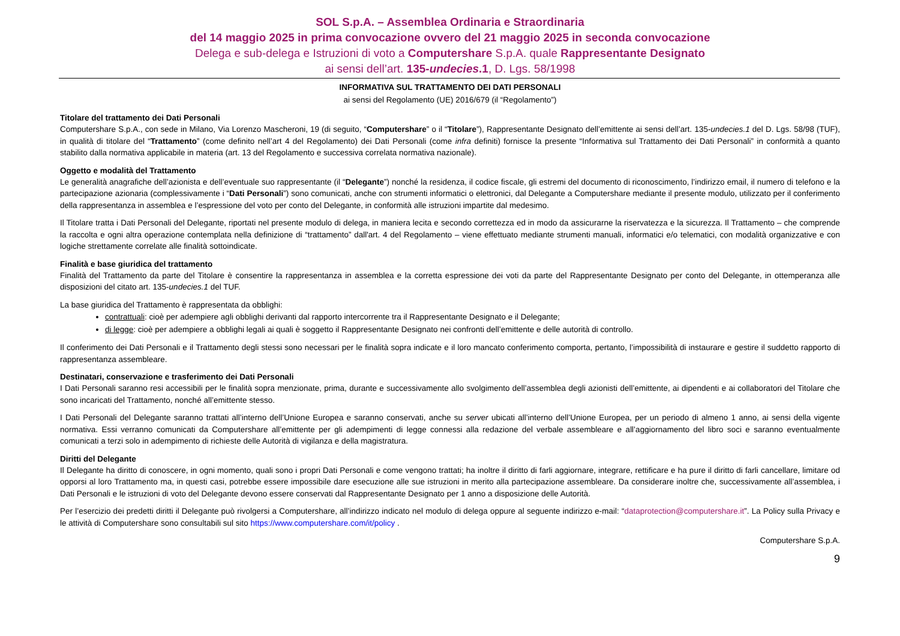SOL S.p.A. – Assemblea Ordinaria e Straordinaria
del 14 maggio 2025 in prima convocazione ovvero del 21 maggio 2025 in seconda convocazione
Delega e sub-delega e Istruzioni di voto a Computershare S.p.A. quale Rappresentante Designato
ai sensi dell’art. 135-undecies.1, D. Lgs. 58/1998
INFORMATIVA SUL TRATTAMENTO DEI DATI PERSONALI
ai sensi del Regolamento (UE) 2016/679 (il “Regolamento”)
Titolare del trattamento dei Dati Personali
Computershare S.p.A., con sede in Milano, Via Lorenzo Mascheroni, 19 (di seguito, “Computershare” o il “Titolare”), Rappresentante Designato dell’emittente ai sensi dell’art. 135-undecies.1 del D. Lgs. 58/98 (TUF), in qualità di titolare del “Trattamento” (come definito nell’art 4 del Regolamento) dei Dati Personali (come infra definiti) fornisce la presente “Informativa sul Trattamento dei Dati Personali” in conformità a quanto stabilito dalla normativa applicabile in materia (art. 13 del Regolamento e successiva correlata normativa nazionale).
Oggetto e modalità del Trattamento
Le generalità anagrafiche dell’azionista e dell’eventuale suo rappresentante (il “Delegante”) nonché la residenza, il codice fiscale, gli estremi del documento di riconoscimento, l’indirizzo email, il numero di telefono e la partecipazione azionaria (complessivamente i “Dati Personali”) sono comunicati, anche con strumenti informatici o elettronici, dal Delegante a Computershare mediante il presente modulo, utilizzato per il conferimento della rappresentanza in assemblea e l’espressione del voto per conto del Delegante, in conformità alle istruzioni impartite dal medesimo.
Il Titolare tratta i Dati Personali del Delegante, riportati nel presente modulo di delega, in maniera lecita e secondo correttezza ed in modo da assicurarne la riservatezza e la sicurezza. Il Trattamento – che comprende la raccolta e ogni altra operazione contemplata nella definizione di “trattamento” dall'art. 4 del Regolamento – viene effettuato mediante strumenti manuali, informatici e/o telematici, con modalità organizzative e con logiche strettamente correlate alle finalità sottoindicate.
Finalità e base giuridica del trattamento
Finalità del Trattamento da parte del Titolare è consentire la rappresentanza in assemblea e la corretta espressione dei voti da parte del Rappresentante Designato per conto del Delegante, in ottemperanza alle disposizioni del citato art. 135-undecies.1 del TUF.
La base giuridica del Trattamento è rappresentata da obblighi:
contrattuali: cioè per adempiere agli obblighi derivanti dal rapporto intercorrente tra il Rappresentante Designato e il Delegante;
di legge: cioè per adempiere a obblighi legali ai quali è soggetto il Rappresentante Designato nei confronti dell’emittente e delle autorità di controllo.
Il conferimento dei Dati Personali e il Trattamento degli stessi sono necessari per le finalità sopra indicate e il loro mancato conferimento comporta, pertanto, l’impossibilità di instaurare e gestire il suddetto rapporto di rappresentanza assembleare.
Destinatari, conservazione e trasferimento dei Dati Personali
I Dati Personali saranno resi accessibili per le finalità sopra menzionate, prima, durante e successivamente allo svolgimento dell’assemblea degli azionisti dell’emittente, ai dipendenti e ai collaboratori del Titolare che sono incaricati del Trattamento, nonché all’emittente stesso.
I Dati Personali del Delegante saranno trattati all’interno dell’Unione Europea e saranno conservati, anche su server ubicati all’interno dell’Unione Europea, per un periodo di almeno 1 anno, ai sensi della vigente normativa. Essi verranno comunicati da Computershare all’emittente per gli adempimenti di legge connessi alla redazione del verbale assembleare e all’aggiornamento del libro soci e saranno eventualmente comunicati a terzi solo in adempimento di richieste delle Autorità di vigilanza e della magistratura.
Diritti del Delegante
Il Delegante ha diritto di conoscere, in ogni momento, quali sono i propri Dati Personali e come vengono trattati; ha inoltre il diritto di farli aggiornare, integrare, rettificare e ha pure il diritto di farli cancellare, limitare od opporsi al loro Trattamento ma, in questi casi, potrebbe essere impossibile dare esecuzione alle sue istruzioni in merito alla partecipazione assembleare. Da considerare inoltre che, successivamente all’assemblea, i Dati Personali e le istruzioni di voto del Delegante devono essere conservati dal Rappresentante Designato per 1 anno a disposizione delle Autorità.
Per l’esercizio dei predetti diritti il Delegante può rivolgersi a Computershare, all’indirizzo indicato nel modulo di delega oppure al seguente indirizzo e-mail: “dataprotection@computershare.it”. La Policy sulla Privacy e le attività di Computershare sono consultabili sul sito https://www.computershare.com/it/policy .
Computershare S.p.A.
9